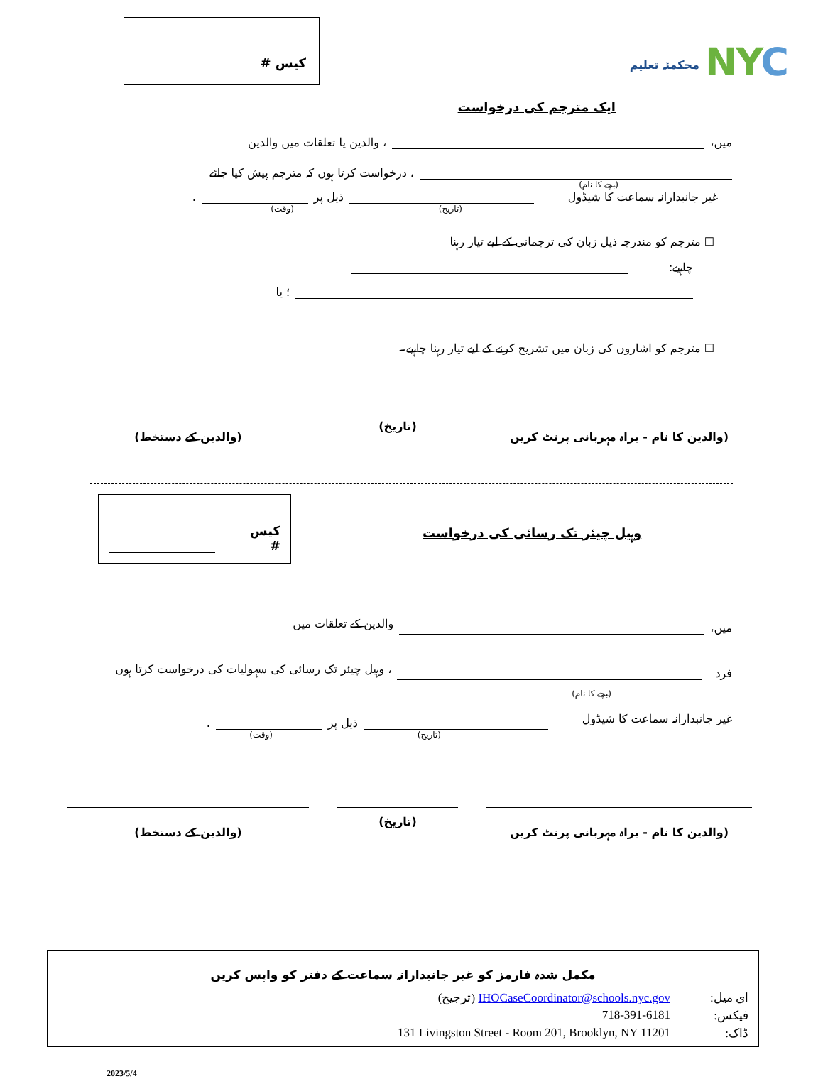کیس #
محکمئہ تعلیم NYC
ایک مترجم کی درخواست
میں، ، والدین یا تعلقات میں والدین
، درخواست کرتا ہوں کہ مترجم پیش کیا جائے
(بچے کا نام)
غیر جانبدارانہ سماعت کا شیڈول ذیل پر .
(تاریخ) (وقت)
☐ مترجم کو مندرجہ ذیل زبان کی ترجمانی کے لیے تیار رہنا
چاہیے:
؛ یا
☐ مترجم کو اشاروں کی زبان میں تشریح کرنے کے لیے تیار رہنا چاہیے۔
(والدین کا نام - براہ مہربانی پرنٹ کریں
(تاریخ) (والدین کے دستخط)
کیس #
وہیل چیئر تک رسائی کی درخواست
میں، والدین کے تعلقات میں
فرد ، وہیل چیئر تک رسائی کی سہولیات کی درخواست کرتا ہوں
(بچے کا نام)
غیر جانبدارانہ سماعت کا شیڈول ذیل پر .
(تاریخ) (وقت)
(والدین کا نام - براہ مہربانی پرنٹ کریں
(تاریخ) (والدین کے دستخط)
مکمل شدہ فارمز کو غیر جانبدارانہ سماعت کے دفتر کو واپس کریں
ای میل:
IHOCaseCoordinator@schools.nyc.gov (ترجیح)
فیکس:
718-391-6181
ڈاک:
131 Livingston Street - Room 201, Brooklyn, NY 11201
2023/5/4